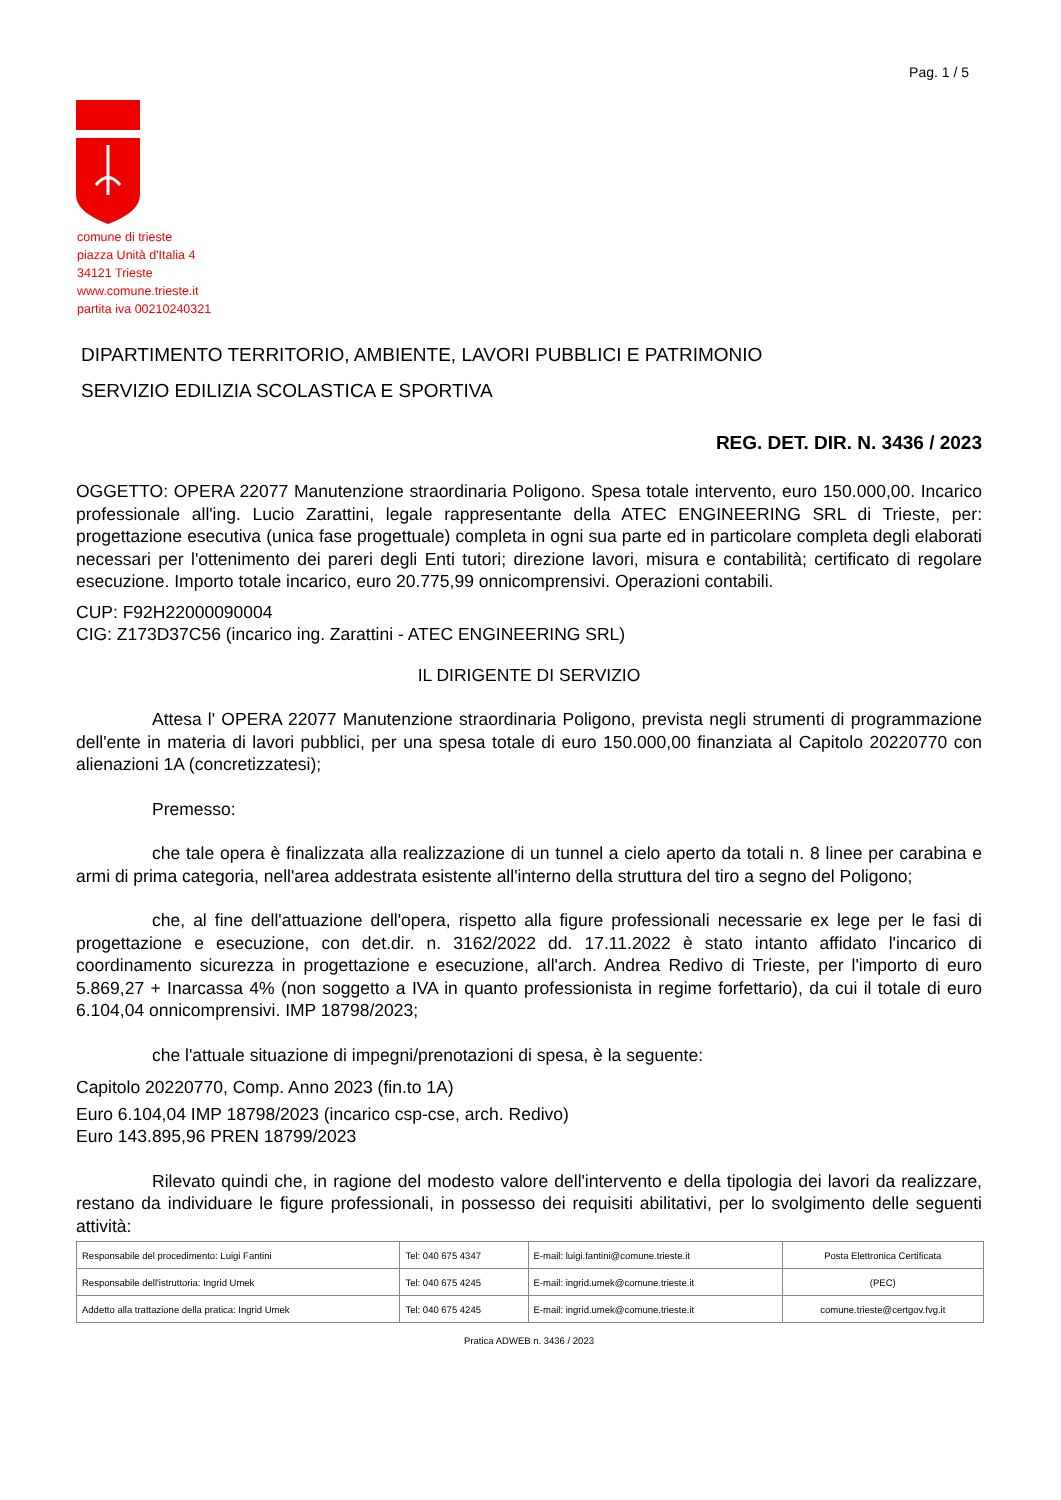Pag. 1 / 5
comune di trieste
piazza Unità d'Italia 4
34121 Trieste
www.comune.trieste.it
partita iva 00210240321
DIPARTIMENTO TERRITORIO, AMBIENTE, LAVORI PUBBLICI E PATRIMONIO
SERVIZIO EDILIZIA SCOLASTICA E SPORTIVA
REG. DET. DIR. N. 3436 / 2023
OGGETTO: OPERA 22077 Manutenzione straordinaria Poligono. Spesa totale intervento, euro 150.000,00. Incarico professionale all'ing. Lucio Zarattini, legale rappresentante della ATEC ENGINEERING SRL di Trieste, per: progettazione esecutiva (unica fase progettuale) completa in ogni sua parte ed in particolare completa degli elaborati necessari per l'ottenimento dei pareri degli Enti tutori; direzione lavori, misura e contabilità; certificato di regolare esecuzione. Importo totale incarico, euro 20.775,99 onnicomprensivi. Operazioni contabili.
CUP: F92H22000090004
CIG: Z173D37C56 (incarico ing. Zarattini - ATEC ENGINEERING SRL)
IL DIRIGENTE DI SERVIZIO
Attesa l' OPERA 22077 Manutenzione straordinaria Poligono, prevista negli strumenti di programmazione dell'ente in materia di lavori pubblici, per una spesa totale di euro 150.000,00 finanziata al Capitolo 20220770 con alienazioni 1A (concretizzatesi);
Premesso:
che tale opera è finalizzata alla realizzazione di un tunnel a cielo aperto da totali n. 8 linee per carabina e armi di prima categoria, nell'area addestrata esistente all'interno della struttura del tiro a segno del Poligono;
che, al fine dell'attuazione dell'opera, rispetto alla figure professionali necessarie ex lege per le fasi di progettazione e esecuzione, con det.dir. n. 3162/2022 dd. 17.11.2022 è stato intanto affidato l'incarico di coordinamento sicurezza in progettazione e esecuzione, all'arch. Andrea Redivo di Trieste, per l'importo di euro 5.869,27 + Inarcassa 4% (non soggetto a IVA in quanto professionista in regime forfettario), da cui il totale di euro 6.104,04 onnicomprensivi. IMP 18798/2023;
che l'attuale situazione di impegni/prenotazioni di spesa, è la seguente:
Capitolo 20220770, Comp. Anno 2023 (fin.to 1A)
Euro 6.104,04 IMP 18798/2023 (incarico csp-cse, arch. Redivo)
Euro 143.895,96 PREN 18799/2023
Rilevato quindi che, in ragione del modesto valore dell'intervento e della tipologia dei lavori da realizzare, restano da individuare le figure professionali, in possesso dei requisiti abilitativi, per lo svolgimento delle seguenti attività:
| Responsabile del procedimento: Luigi Fantini | Tel: 040 675 4347 | E-mail: luigi.fantini@comune.trieste.it | Posta Elettronica Certificata |
| Responsabile dell'istruttoria: Ingrid Umek | Tel: 040 675 4245 | E-mail: ingrid.umek@comune.trieste.it | (PEC) |
| Addetto alla trattazione della pratica: Ingrid Umek | Tel: 040 675 4245 | E-mail: ingrid.umek@comune.trieste.it | comune.trieste@certgov.fvg.it |
Pratica ADWEB n. 3436 / 2023